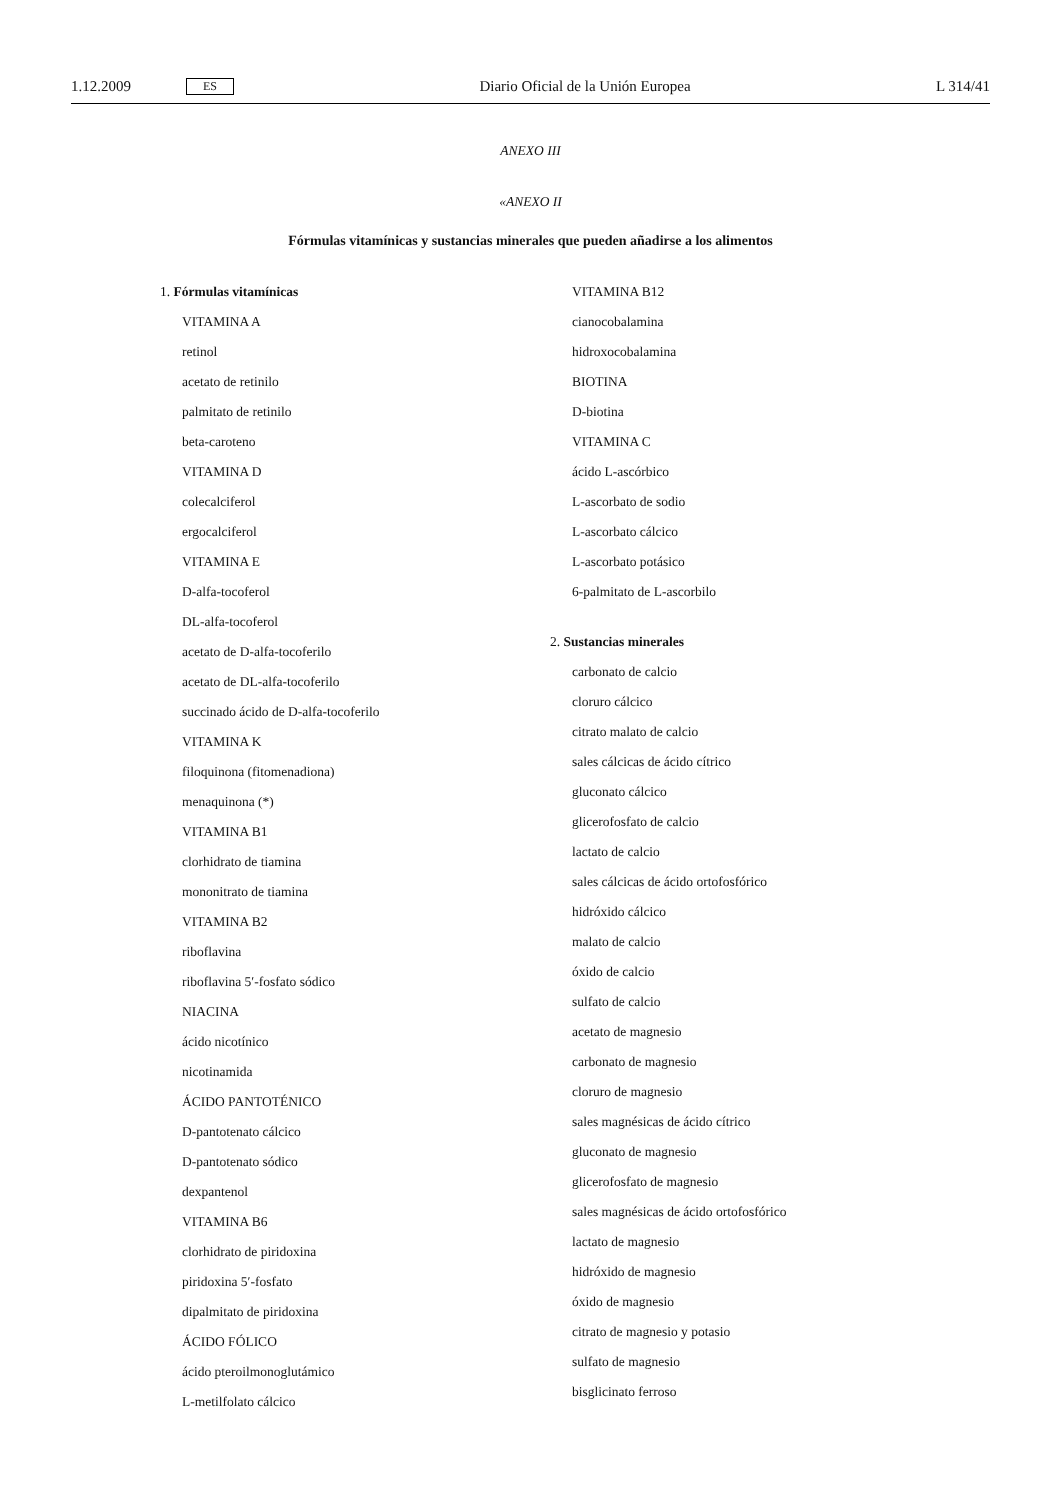1.12.2009 ES Diario Oficial de la Unión Europea L 314/41
ANEXO III
«ANEXO II
Fórmulas vitamínicas y sustancias minerales que pueden añadirse a los alimentos
1. Fórmulas vitamínicas
VITAMINA A
retinol
acetato de retinilo
palmitato de retinilo
beta-caroteno
VITAMINA D
colecalciferol
ergocalciferol
VITAMINA E
D-alfa-tocoferol
DL-alfa-tocoferol
acetato de D-alfa-tocoferilo
acetato de DL-alfa-tocoferilo
succinado ácido de D-alfa-tocoferilo
VITAMINA K
filoquinona (fitomenadiona)
menaquinona (*)
VITAMINA B1
clorhidrato de tiamina
mononitrato de tiamina
VITAMINA B2
riboflavina
riboflavina 5′-fosfato sódico
NIACINA
ácido nicotínico
nicotinamida
ÁCIDO PANTOTÉNICO
D-pantotenato cálcico
D-pantotenato sódico
dexpantenol
VITAMINA B6
clorhidrato de piridoxina
piridoxina 5′-fosfato
dipalmitato de piridoxina
ÁCIDO FÓLICO
ácido pteroilmonoglutámico
L-metilfolato cálcico
VITAMINA B12
cianocobalamina
hidroxocobalamina
BIOTINA
D-biotina
VITAMINA C
ácido L-ascórbico
L-ascorbato de sodio
L-ascorbato cálcico
L-ascorbato potásico
6-palmitato de L-ascorbilo
2. Sustancias minerales
carbonato de calcio
cloruro cálcico
citrato malato de calcio
sales cálcicas de ácido cítrico
gluconato cálcico
glicerofosfato de calcio
lactato de calcio
sales cálcicas de ácido ortofosfórico
hidróxido cálcico
malato de calcio
óxido de calcio
sulfato de calcio
acetato de magnesio
carbonato de magnesio
cloruro de magnesio
sales magnésicas de ácido cítrico
gluconato de magnesio
glicerofosfato de magnesio
sales magnésicas de ácido ortofosfórico
lactato de magnesio
hidróxido de magnesio
óxido de magnesio
citrato de magnesio y potasio
sulfato de magnesio
bisglicinato ferroso